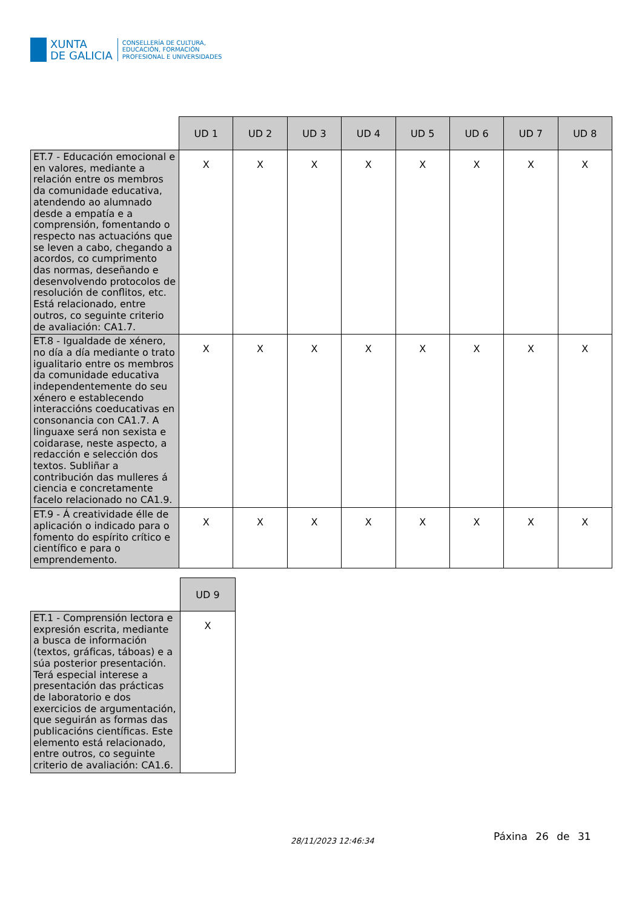XUNTA
DE GALICIA
CONSELLERÍA DE CULTURA,
EDUCACIÓN, FORMACIÓN
PROFESIONAL E UNIVERSIDADES
| | UD 1 | UD 2 | UD 3 | UD 4 | UD 5 | UD 6 | UD 7 | UD 8 |
| --- | --- | --- | --- | --- | --- | --- | --- | --- |
| ET.7 - Educación emocional e en valores, mediante a relación entre os membros da comunidade educativa, atendendo ao alumnado desde a empatía e a comprensión, fomentando o respecto nas actuacións que se leven a cabo, chegando a acordos, co cumprimento das normas, deseñando e desenvolvendo protocolos de resolución de conflitos, etc. Está relacionado, entre outros, co seguinte criterio de avaliación: CA1.7. | X | X | X | X | X | X | X | X |
| ET.8 - Igualdade de xénero, no día a día mediante o trato igualitario entre os membros da comunidade educativa independentemente do seu xénero e establecendo interaccións coeducativas en consonancia con CA1.7. A linguaxe será non sexista e coidarase, neste aspecto, a redacción e selección dos textos. Subliñar a contribución das mulleres á ciencia e concretamente facelo relacionado no CA1.9. | X | X | X | X | X | X | X | X |
| ET.9 - Á creatividade élle de aplicación o indicado para o fomento do espírito crítico e científico e para o emprendemento. | X | X | X | X | X | X | X | X |
| | UD 9 |
| --- | --- |
| ET.1 - Comprensión lectora e expresión escrita, mediante a busca de información (textos, gráficas, táboas) e a súa posterior presentación. Terá especial interese a presentación das prácticas de laboratorio e dos exercicios de argumentación, que seguirán as formas das publicacións científicas. Este elemento está relacionado, entre outros, co seguinte criterio de avaliación: CA1.6. | X |
28/11/2023 12:46:34 Páxina 26 de 31